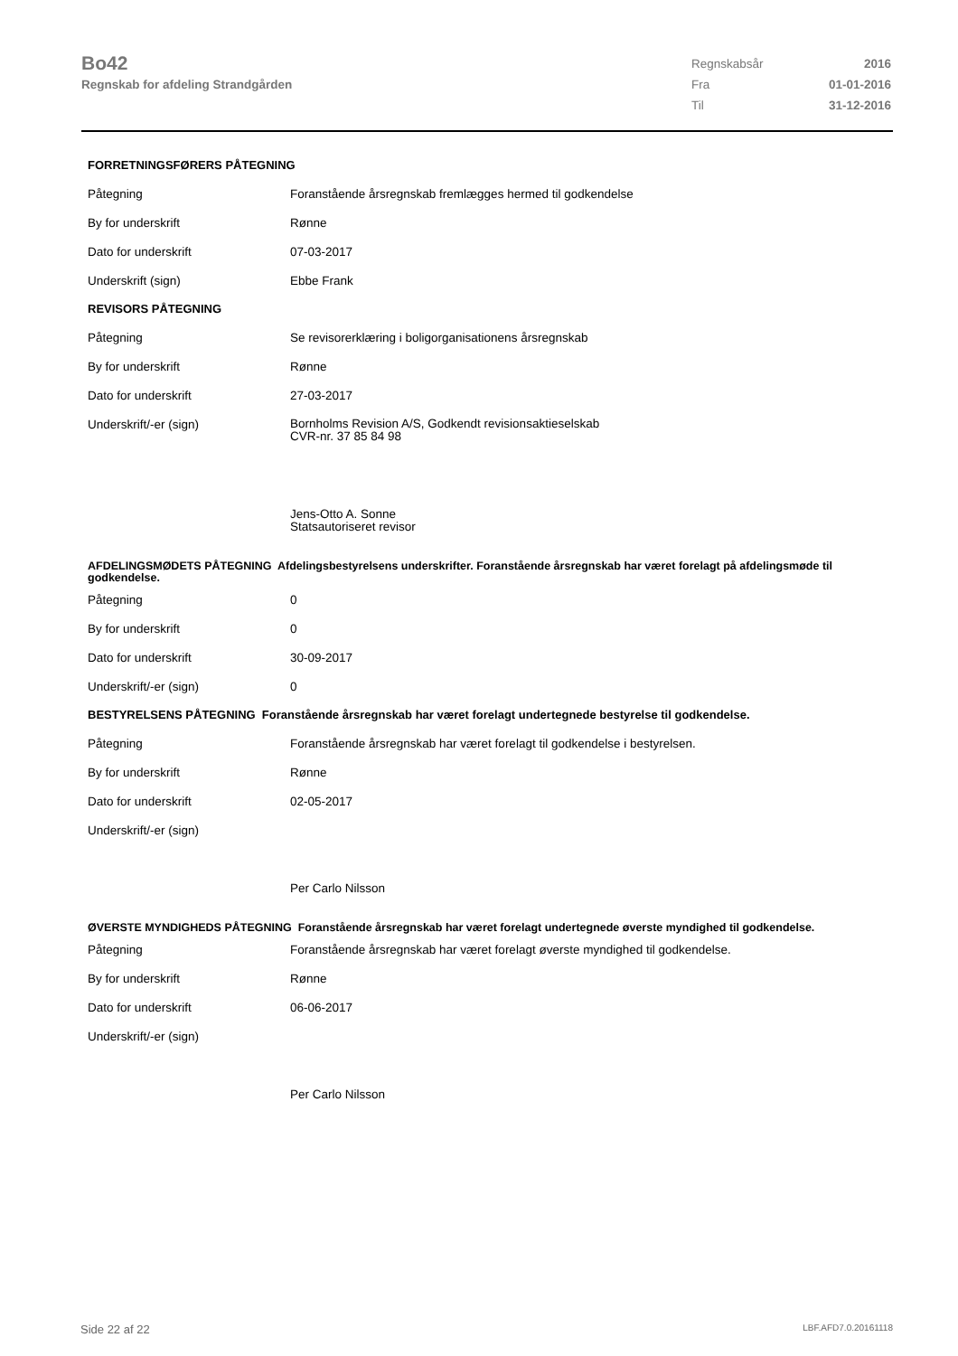Bo42
Regnskab for afdeling Strandgården
| Regnskabsår | 2016 |
| Fra | 01-01-2016 |
| Til | 31-12-2016 |
FORRETNINGSFØRERS PÅTEGNING
| Påtegning | Foranstående årsregnskab fremlægges hermed til godkendelse |
| By for underskrift | Rønne |
| Dato for underskrift | 07-03-2017 |
| Underskrift (sign) | Ebbe Frank |
REVISORS PÅTEGNING
| Påtegning | Se revisorerklæring i boligorganisationens årsregnskab |
| By for underskrift | Rønne |
| Dato for underskrift | 27-03-2017 |
| Underskrift/-er (sign) | Bornholms Revision A/S, Godkendt revisionsaktieselskab CVR-nr. 37 85 84 98 Jens-Otto A. Sonne Statsautoriseret revisor |
AFDELINGSMØDETS PÅTEGNING Afdelingsbestyrelsens underskrifter. Foranstående årsregnskab har været forelagt på afdelingsmøde til godkendelse.
| Påtegning | 0 |
| By for underskrift | 0 |
| Dato for underskrift | 30-09-2017 |
| Underskrift/-er (sign) | 0 |
BESTYRELSENS PÅTEGNING Foranstående årsregnskab har været forelagt undertegnede bestyrelse til godkendelse.
| Påtegning | Foranstående årsregnskab har været forelagt til godkendelse i bestyrelsen. |
| By for underskrift | Rønne |
| Dato for underskrift | 02-05-2017 |
| Underskrift/-er (sign) | Per Carlo Nilsson |
ØVERSTE MYNDIGHEDS PÅTEGNING Foranstående årsregnskab har været forelagt undertegnede øverste myndighed til godkendelse.
| Påtegning | Foranstående årsregnskab har været forelagt øverste myndighed til godkendelse. |
| By for underskrift | Rønne |
| Dato for underskrift | 06-06-2017 |
| Underskrift/-er (sign) | Per Carlo Nilsson |
Side 22 af 22 LBF.AFD7.0.20161118